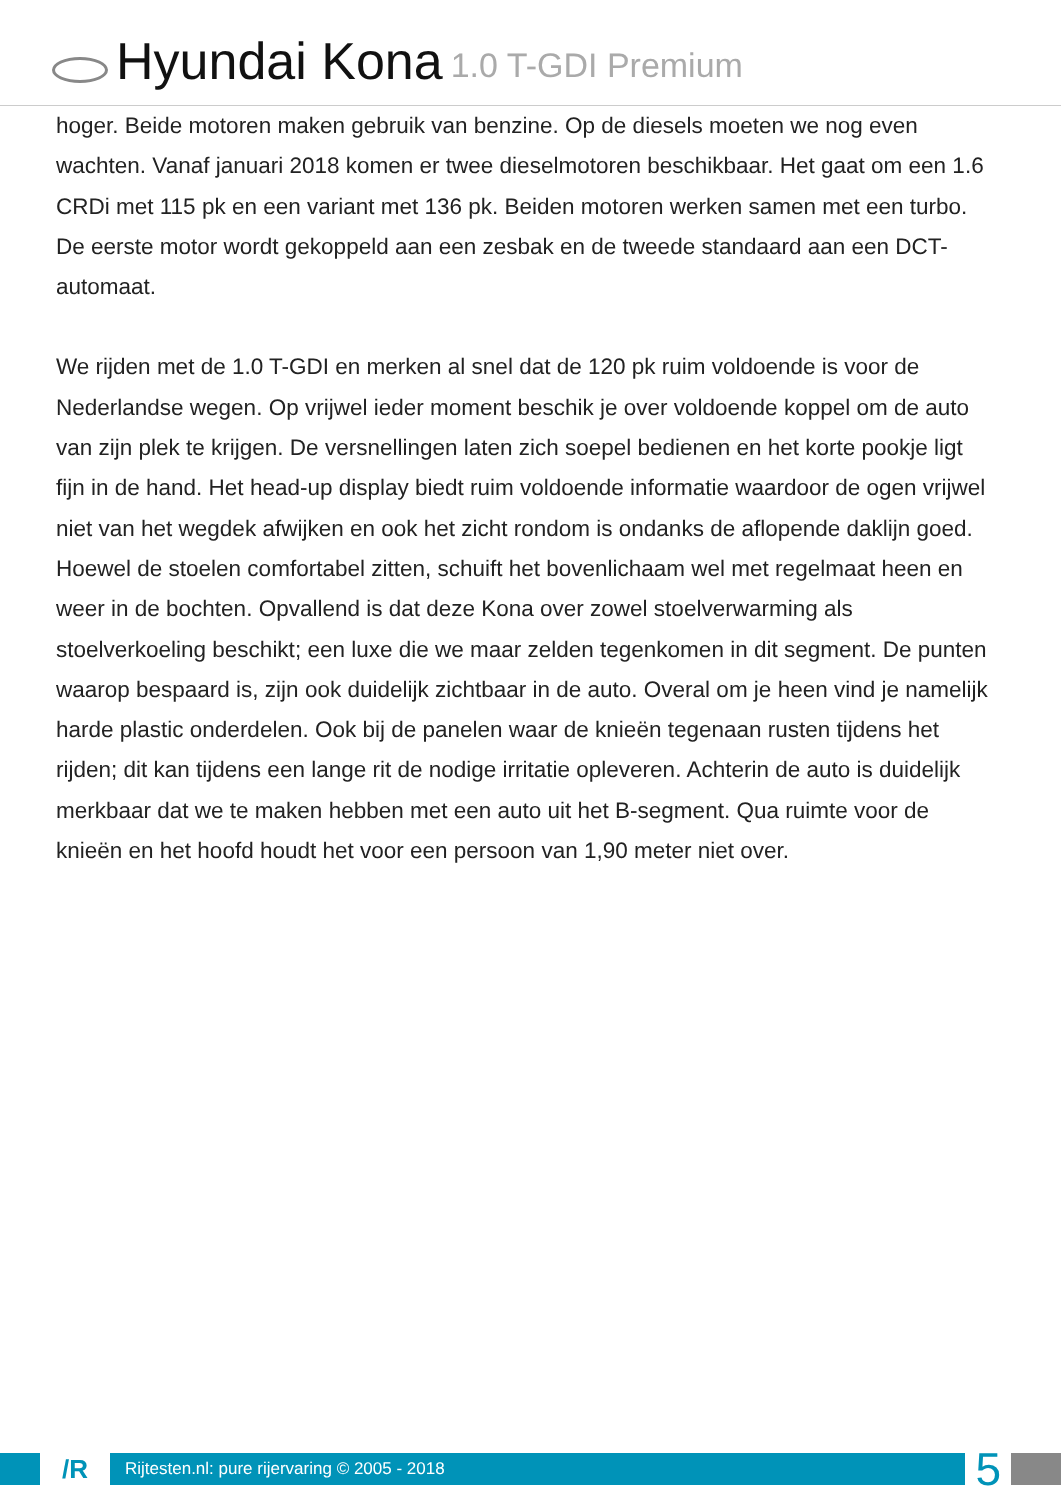Hyundai Kona 1.0 T-GDI Premium
hoger. Beide motoren maken gebruik van benzine. Op de diesels moeten we nog even wachten. Vanaf januari 2018 komen er twee dieselmotoren beschikbaar. Het gaat om een 1.6 CRDi met 115 pk en een variant met 136 pk. Beiden motoren werken samen met een turbo. De eerste motor wordt gekoppeld aan een zesbak en de tweede standaard aan een DCT-automaat.
We rijden met de 1.0 T-GDI en merken al snel dat de 120 pk ruim voldoende is voor de Nederlandse wegen. Op vrijwel ieder moment beschik je over voldoende koppel om de auto van zijn plek te krijgen. De versnellingen laten zich soepel bedienen en het korte pookje ligt fijn in de hand. Het head-up display biedt ruim voldoende informatie waardoor de ogen vrijwel niet van het wegdek afwijken en ook het zicht rondom is ondanks de aflopende daklijn goed. Hoewel de stoelen comfortabel zitten, schuift het bovenlichaam wel met regelmaat heen en weer in de bochten. Opvallend is dat deze Kona over zowel stoelverwarming als stoelverkoeling beschikt; een luxe die we maar zelden tegenkomen in dit segment. De punten waarop bespaard is, zijn ook duidelijk zichtbaar in de auto. Overal om je heen vind je namelijk harde plastic onderdelen. Ook bij de panelen waar de knieën tegenaan rusten tijdens het rijden; dit kan tijdens een lange rit de nodige irritatie opleveren. Achterin de auto is duidelijk merkbaar dat we te maken hebben met een auto uit het B-segment. Qua ruimte voor de knieën en het hoofd houdt het voor een persoon van 1,90 meter niet over.
/R
Rijtesten.nl: pure rijervaring © 2005 - 2018
5